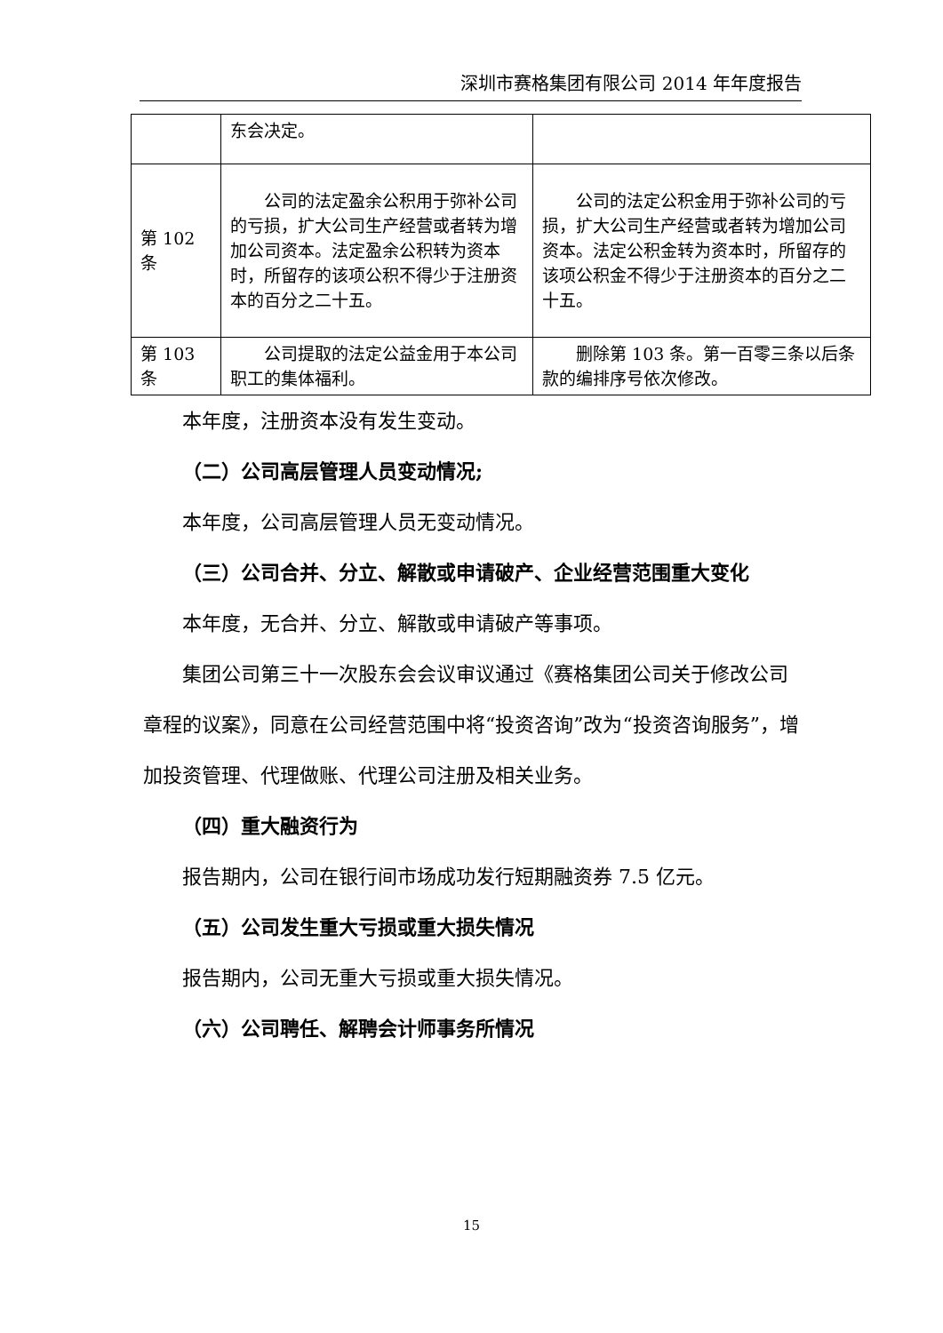深圳市赛格集团有限公司 2014 年年度报告
| | 东会决定。 | |
| 第 102 条 | 公司的法定盈余公积用于弥补公司的亏损，扩大公司生产经营或者转为增加公司资本。法定盈余公积转为资本时，所留存的该项公积不得少于注册资本的百分之二十五。 | 公司的法定公积金用于弥补公司的亏损，扩大公司生产经营或者转为增加公司资本。法定公积金转为资本时，所留存的该项公积金不得少于注册资本的百分之二十五。 |
| 第 103 条 | 公司提取的法定公益金用于本公司职工的集体福利。 | 删除第 103 条。第一百零三条以后条款的编排序号依次修改。 |
本年度，注册资本没有发生变动。
（二）公司高层管理人员变动情况;
本年度，公司高层管理人员无变动情况。
（三）公司合并、分立、解散或申请破产、企业经营范围重大变化
本年度，无合并、分立、解散或申请破产等事项。
集团公司第三十一次股东会会议审议通过《赛格集团公司关于修改公司章程的议案》，同意在公司经营范围中将“投资咨询”改为“投资咨询服务”，增加投资管理、代理做账、代理公司注册及相关业务。
（四）重大融资行为
报告期内，公司在银行间市场成功发行短期融资券 7.5 亿元。
（五）公司发生重大亏损或重大损失情况
报告期内，公司无重大亏损或重大损失情况。
（六）公司聘任、解聘会计师事务所情况
15